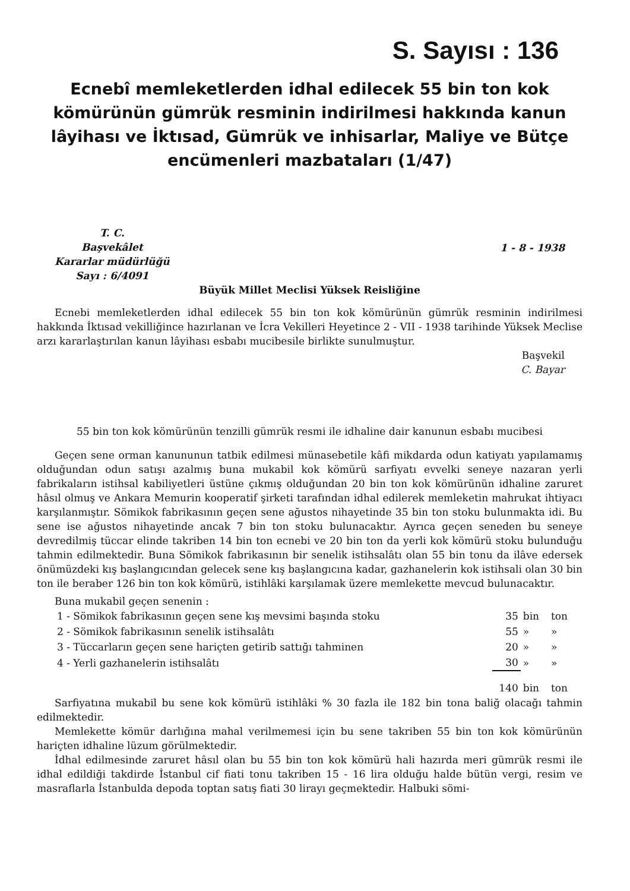S. Sayısı : 136
Ecnebî memleketlerden idhal edilecek 55 bin ton kok kömürünün gümrük resminin indirilmesi hakkında kanun lâyihası ve İktısad, Gümrük ve inhisarlar, Maliye ve Bütçe encümenleri mazbataları (1/47)
T. C.
Başvekâlet
Kararlar müdürlüğü
Sayı : 6/4091
1 - 8 - 1938
Büyük Millet Meclisi Yüksek Reisliğine
Ecnebi memleketlerden idhal edilecek 55 bin ton kok kömürünün gümrük resminin indirilmesi hakkında İktısad vekilliğince hazırlanan ve İcra Vekilleri Heyetince 2 - VII - 1938 tarihinde Yüksek Meclise arzı kararlaştırılan kanun lâyihası esbabı mucibesile birlikte sunulmuştur.
Başvekil
C. Bayar
55 bin ton kok kömürünün tenzilli gümrük resmi ile idhaline dair kanunun esbabı mucibesi
Geçen sene orman kanununun tatbik edilmesi münasebetile kâfi mikdarda odun katiyatı yapılamamış olduğundan odun satışı azalmış buna mukabil kok kömürü sarfiyatı evvelki seneye nazaran yerli fabrikaların istihsal kabiliyetleri üstüne çıkmış olduğundan 20 bin ton kok kömürünün idhaline zaruret hâsıl olmuş ve Ankara Memurin kooperatif şirketi tarafından idhal edilerek memleketin mahrukat ihtiyacı karşılanmıştır. Sömikok fabrikasının geçen sene ağustos nihayetinde 35 bin ton stoku bulunmakta idi. Bu sene ise ağustos nihayetinde ancak 7 bin ton stoku bulunacaktır. Ayrıca geçen seneden bu seneye devredilmiş tüccar elinde takriben 14 bin ton ecnebi ve 20 bin ton da yerli kok kömürü stoku bulunduğu tahmin edilmektedir. Buna Sömikok fabrikasının bir senelik istihsalâtı olan 55 bin tonu da ilâve edersek önümüzdeki kış başlangıcından gelecek sene kış başlangıcına kadar, gazhanelerin kok istihsali olan 30 bin ton ile beraber 126 bin ton kok kömürü, istihlâki karşılamak üzere memlekette mevcud bulunacaktır.
Buna mukabil geçen senenin :
| 1 - Sömikok fabrikasının geçen sene kış mevsimi başında stoku | 35 | bin | ton |
| 2 - Sömikok fabrikasının senelik istihsalâtı | 55 | » | » |
| 3 - Tüccarların geçen sene hariçten getirib sattığı tahminen | 20 | » | » |
| 4 - Yerli gazhanelerin istihsalâtı | 30 | » | » |
| | 140 | bin | ton |
Sarfiyatına mukabil bu sene kok kömürü istihlâki % 30 fazla ile 182 bin tona baliğ olacağı tahmin edilmektedir.
Memlekette kömür darlığına mahal verilmemesi için bu sene takriben 55 bin ton kok kömürünün hariçten idhaline lüzum görülmektedir.
İdhal edilmesinde zaruret hâsıl olan bu 55 bin ton kok kömürü hali hazırda meri gümrük resmi ile idhal edildiği takdirde İstanbul cif fiati tonu takriben 15 - 16 lira olduğu halde bütün vergi, resim ve masraflarla İstanbulda depoda toptan satış fiati 30 lirayı geçmektedir. Halbuki sömi-